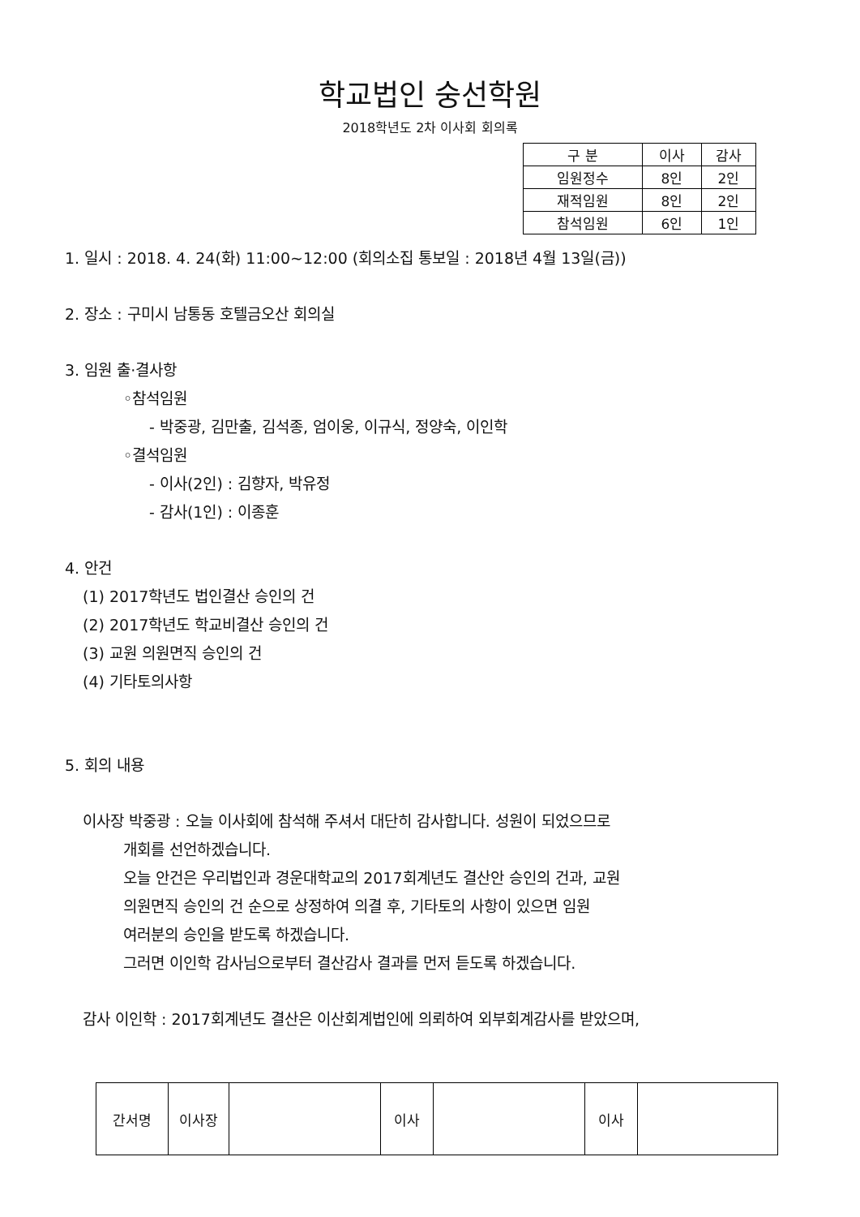학교법인 숭선학원
2018학년도 2차 이사회 회의록
| 구 분 | 이사 | 감사 |
| 임원정수 | 8인 | 2인 |
| 재적임원 | 8인 | 2인 |
| 참석임원 | 6인 | 1인 |
1. 일시 : 2018. 4. 24(화) 11:00~12:00 (회의소집 통보일 : 2018년 4월 13일(금))
2. 장소 : 구미시 남통동 호텔금오산 회의실
3. 임원 출·결사항
◦참석임원
- 박중광, 김만출, 김석종, 엄이웅, 이규식, 정양숙, 이인학
◦결석임원
- 이사(2인) : 김향자, 박유정
- 감사(1인) : 이종훈
4. 안건
(1) 2017학년도 법인결산 승인의 건
(2) 2017학년도 학교비결산 승인의 건
(3) 교원 의원면직 승인의 건
(4) 기타토의사항
5. 회의 내용
이사장 박중광 : 오늘 이사회에 참석해 주셔서 대단히 감사합니다. 성원이 되었으므로
개회를 선언하겠습니다.
오늘 안건은 우리법인과 경운대학교의 2017회계년도 결산안 승인의 건과, 교원
의원면직 승인의 건 순으로 상정하여 의결 후, 기타토의 사항이 있으면 임원
여러분의 승인을 받도록 하겠습니다.
그러면 이인학 감사님으로부터 결산감사 결과를 먼저 듣도록 하겠습니다.
감사 이인학 : 2017회계년도 결산은 이산회계법인에 의뢰하여 외부회계감사를 받았으며,
| 간서명 | 이사장 | | 이사 | | 이사 | |